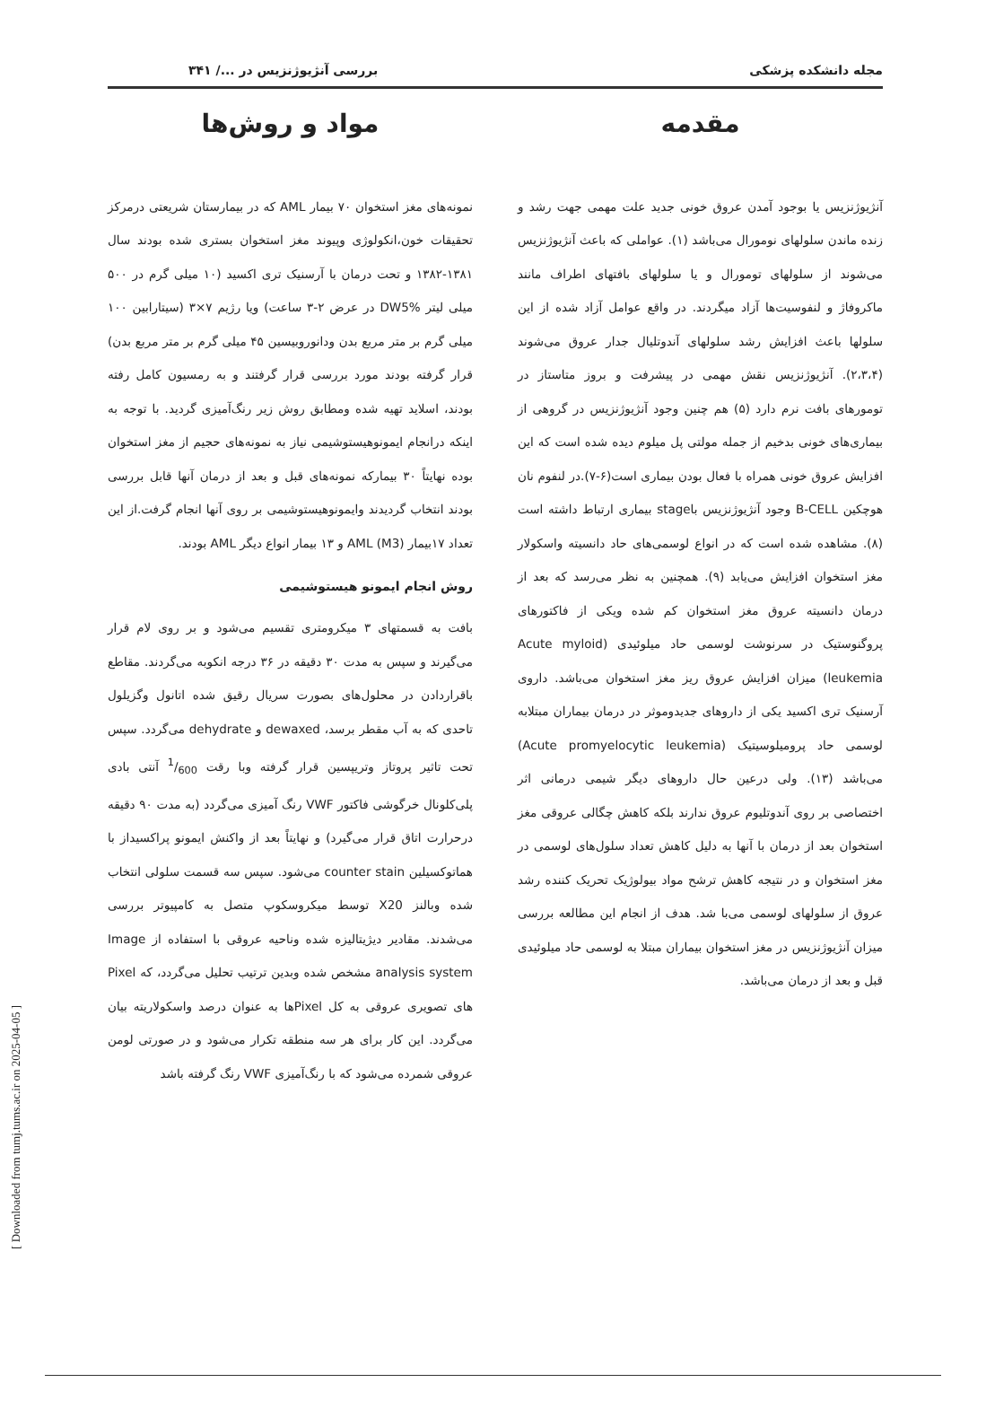[ Downloaded from tumj.tums.ac.ir on 2025-04-05 ]
مجله دانشکده پزشکی بررسی آنژیوژنزیس در .../ ۳۴۱
مقدمه
آنژیوژنزیس یا بوجود آمدن عروق خونی جدید علت مهمی جهت رشد و زنده ماندن سلولهای نومورال می‌باشد (۱). عواملی که باعث آنژیوژنزیس می‌شوند از سلولهای تومورال و یا سلولهای بافتهای اطراف مانند ماکروفاژ و لنفوسیت‌ها آزاد میگردند. در واقع عوامل آزاد شده از این سلولها باعث افزایش رشد سلولهای آندوتلیال جدار عروق می‌شوند (۲،۳،۴). آنژیوژنزیس نقش مهمی در پیشرفت و بروز متاستاز در تومورهای بافت نرم دارد (۵) هم چنین وجود آنژیوژنزیس در گروهی از بیماری‌های خونی بدخیم از جمله مولتی پل میلوم دیده شده است که این افزایش عروق خونی همراه با فعال بودن بیماری است(۶-۷).در لنفوم نان هوچکین B-CELL وجود آنژیوژنزیس باstage بیماری ارتباط داشته است (۸). مشاهده شده است که در انواع لوسمی‌های حاد دانسیته واسکولار مغز استخوان افزایش می‌یابد (۹). همچنین به نظر می‌رسد که بعد از درمان دانسیته عروق مغز استخوان کم شده ویکی از فاکتورهای پروگنوستیک در سرنوشت لوسمی حاد میلوئیدی (Acute myloid leukemia) میزان افزایش عروق ریز مغز استخوان می‌باشد. داروی آرسنیک تری اکسید یکی از داروهای جدیدوموثر در درمان بیماران مبتلابه لوسمی حاد پرومیلوسیتیک (Acute promyelocytic leukemia) می‌باشد (۱۳). ولی درعین حال داروهای دیگر شیمی درمانی اثر اختصاصی بر روی آندوتلیوم عروق ندارند بلکه کاهش چگالی عروقی مغز استخوان بعد از درمان با آنها به دلیل کاهش تعداد سلول‌های لوسمی در مغز استخوان و در نتیجه کاهش ترشح مواد بیولوژیک تحریک کننده رشد عروق از سلولهای لوسمی می‌با شد. هدف از انجام این مطالعه بررسی میزان آنژیوژنزیس در مغز استخوان بیماران مبتلا به لوسمی حاد میلوئیدی قبل و بعد از درمان می‌باشد.
مواد و روش‌ها
نمونه‌های مغز استخوان ۷۰ بیمار AML که در بیمارستان شریعتی درمرکز تحقیقات خون،انکولوژی وپیوند مغز استخوان بستری شده بودند سال ۱۳۸۱-۱۳۸۲ و تحت درمان با آرسنیک تری اکسید (۱۰ میلی گرم در ۵۰۰ میلی لیتر DW5% در عرض ۲-۳ ساعت) ویا رژیم ۷×۳ (سیتارابین ۱۰۰ میلی گرم بر متر مربع بدن ودانوروبیسین ۴۵ میلی گرم بر متر مربع بدن) قرار گرفته بودند مورد بررسی قرار گرفتند و به رمسیون کامل رفته بودند، اسلاید تهیه شده ومطابق روش زیر رنگ‌آمیزی گردید. با توجه به اینکه درانجام ایمونوهیستوشیمی نیاز به نمونه‌های حجیم از مغز استخوان بوده نهایتاً ۳۰ بیمارکه نمونه‌های قبل و بعد از درمان آنها قابل بررسی بودند انتخاب گردیدند وایمونوهیستوشیمی بر روی آنها انجام گرفت.از این تعداد ۱۷بیمار AML (M3) و ۱۳ بیمار انواع دیگر AML بودند.
روش انجام ایمونو هیستوشیمی
بافت به قسمتهای ۳ میکرومتری تقسیم می‌شود و بر روی لام قرار می‌گیرند و سپس به مدت ۳۰ دقیقه در ۳۶ درجه انکوبه می‌گردند. مقاطع باقراردادن در محلول‌های بصورت سریال رقیق شده اتانول وگزیلول تاحدی که به آب مقطر برسد، dewaxed و dehydrate می‌گردد. سپس تحت تاثیر پروتاز وتریپسین قرار گرفته وبا رقت 1/600 آنتی بادی پلی‌کلونال خرگوشی فاکتور VWF رنگ آمیزی می‌گردد (به مدت ۹۰ دقیقه درحرارت اتاق قرار می‌گیرد) و نهایتاً بعد از واکنش ایمونو پراکسیداز با هماتوکسیلین counter stain می‌شود. سپس سه قسمت سلولی انتخاب شده وبالنز X20 توسط میکروسکوپ متصل به کامپیوتر بررسی می‌شدند. مقادیر دیژیتالیزه شده وناحیه عروقی با استفاده از Image analysis system مشخص شده وبدین ترتیب تحلیل می‌گردد، که Pixel های تصویری عروقی به کل Pixelها به عنوان درصد واسکولاریته بیان می‌گردد. این کار برای هر سه منطقه تکرار می‌شود و در صورتی لومن عروقی شمرده می‌شود که با رنگ‌آمیزی VWF رنگ گرفته باشد